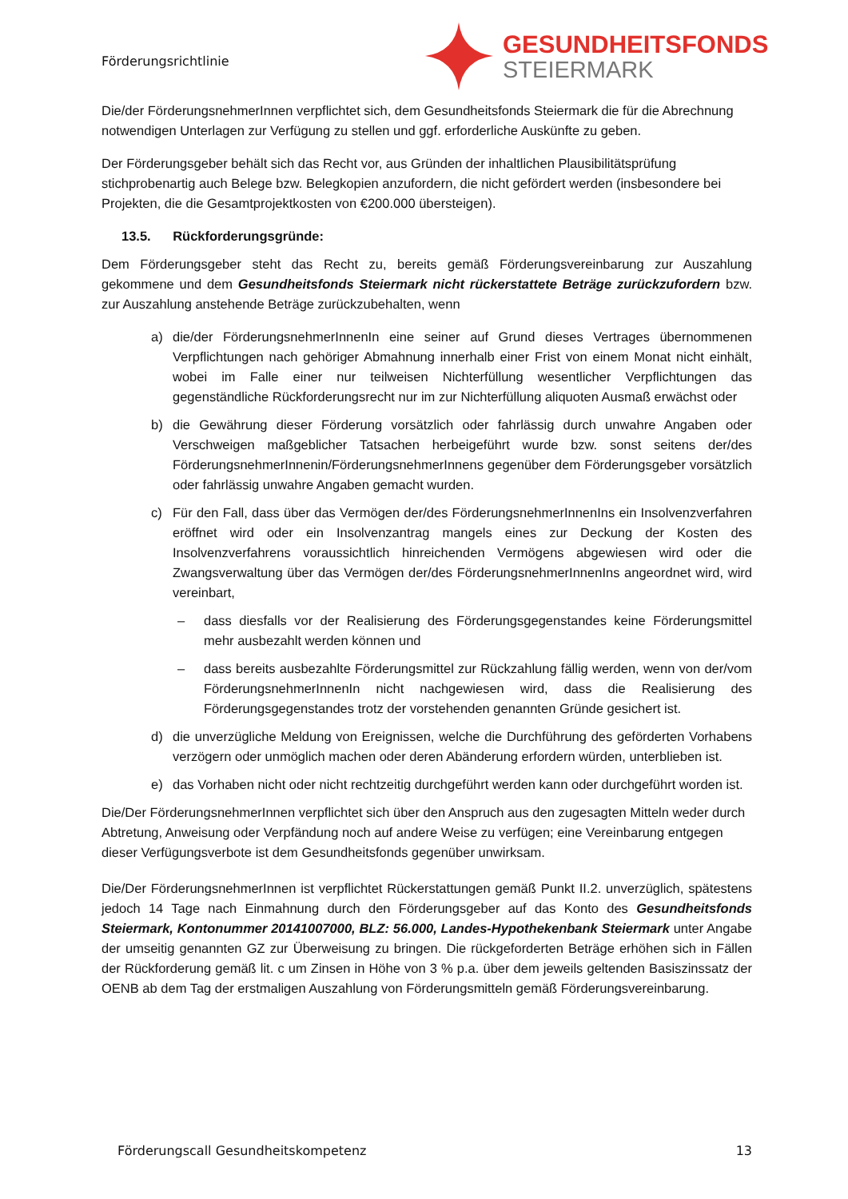Förderungsrichtlinie
GESUNDHEITSFONDS
STEIERMARK
Die/der FörderungsnehmerInnen verpflichtet sich, dem Gesundheitsfonds Steiermark die für die Abrechnung notwendigen Unterlagen zur Verfügung zu stellen und ggf. erforderliche Auskünfte zu geben.
Der Förderungsgeber behält sich das Recht vor, aus Gründen der inhaltlichen Plausibilitätsprüfung stichprobenartig auch Belege bzw. Belegkopien anzufordern, die nicht gefördert werden (insbesondere bei Projekten, die die Gesamtprojektkosten von €200.000 übersteigen).
13.5. Rückforderungsgründe:
Dem Förderungsgeber steht das Recht zu, bereits gemäß Förderungsvereinbarung zur Auszahlung gekommene und dem Gesundheitsfonds Steiermark nicht rückerstattete Beträge zurückzufordern bzw. zur Auszahlung anstehende Beträge zurückzubehalten, wenn
a) die/der FörderungsnehmerInnenIn eine seiner auf Grund dieses Vertrages übernommenen Verpflichtungen nach gehöriger Abmahnung innerhalb einer Frist von einem Monat nicht einhält, wobei im Falle einer nur teilweisen Nichterfüllung wesentlicher Verpflichtungen das gegenständliche Rückforderungsrecht nur im zur Nichterfüllung aliquoten Ausmaß erwächst oder
b) die Gewährung dieser Förderung vorsätzlich oder fahrlässig durch unwahre Angaben oder Verschweigen maßgeblicher Tatsachen herbeigeführt wurde bzw. sonst seitens der/des FörderungsnehmerInnenin/FörderungsnehmerInnens gegenüber dem Förderungsgeber vorsätzlich oder fahrlässig unwahre Angaben gemacht wurden.
c) Für den Fall, dass über das Vermögen der/des FörderungsnehmerInnenIns ein Insolvenzverfahren eröffnet wird oder ein Insolvenzantrag mangels eines zur Deckung der Kosten des Insolvenzverfahrens voraussichtlich hinreichenden Vermögens abgewiesen wird oder die Zwangsverwaltung über das Vermögen der/des FörderungsnehmerInnenIns angeordnet wird, wird vereinbart,
– dass diesfalls vor der Realisierung des Förderungsgegenstandes keine Förderungsmittel mehr ausbezahlt werden können und
– dass bereits ausbezahlte Förderungsmittel zur Rückzahlung fällig werden, wenn von der/vom FörderungsnehmerInnenIn nicht nachgewiesen wird, dass die Realisierung des Förderungsgegenstandes trotz der vorstehenden genannten Gründe gesichert ist.
d) die unverzügliche Meldung von Ereignissen, welche die Durchführung des geförderten Vorhabens verzögern oder unmöglich machen oder deren Abänderung erfordern würden, unterblieben ist.
e) das Vorhaben nicht oder nicht rechtzeitig durchgeführt werden kann oder durchgeführt worden ist.
Die/Der FörderungsnehmerInnen verpflichtet sich über den Anspruch aus den zugesagten Mitteln weder durch Abtretung, Anweisung oder Verpfändung noch auf andere Weise zu verfügen; eine Vereinbarung entgegen dieser Verfügungsverbote ist dem Gesundheitsfonds gegenüber unwirksam.
Die/Der FörderungsnehmerInnen ist verpflichtet Rückerstattungen gemäß Punkt II.2. unverzüglich, spätestens jedoch 14 Tage nach Einmahnung durch den Förderungsgeber auf das Konto des Gesundheitsfonds Steiermark, Kontonummer 20141007000, BLZ: 56.000, Landes-Hypothekenbank Steiermark unter Angabe der umseitig genannten GZ zur Überweisung zu bringen. Die rückgeforderten Beträge erhöhen sich in Fällen der Rückforderung gemäß lit. c um Zinsen in Höhe von 3 % p.a. über dem jeweils geltenden Basiszinssatz der OENB ab dem Tag der erstmaligen Auszahlung von Förderungsmitteln gemäß Förderungsvereinbarung.
Förderungscall Gesundheitskompetenz 13